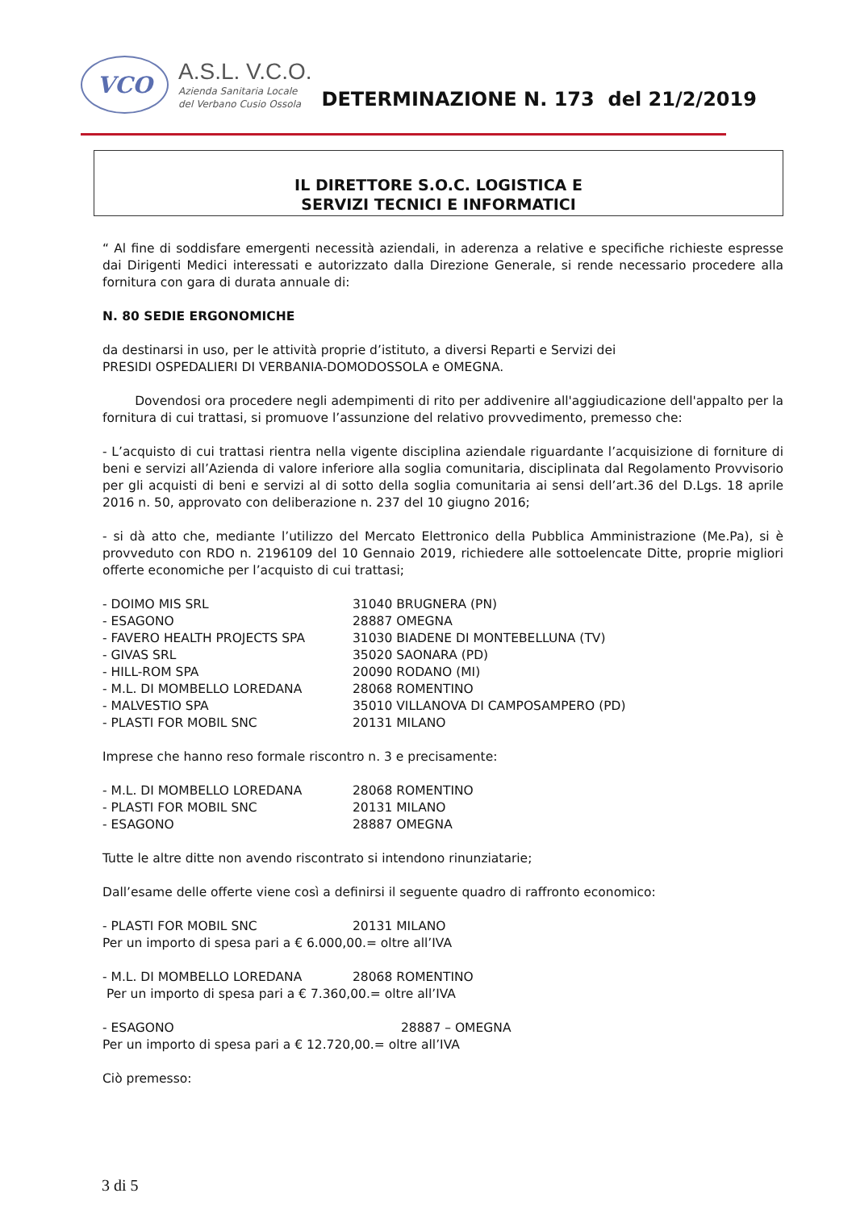VCO
A.S.L. V.C.O.
Azienda Sanitaria Locale
del Verbano Cusio Ossola
DETERMINAZIONE N. 173 del 21/2/2019
IL DIRETTORE S.O.C. LOGISTICA E
SERVIZI TECNICI E INFORMATICI
“ Al fine di soddisfare emergenti necessità aziendali, in aderenza a relative e specifiche richieste espresse dai Dirigenti Medici interessati e autorizzato dalla Direzione Generale, si rende necessario procedere alla fornitura con gara di durata annuale di:
N. 80 SEDIE ERGONOMICHE
da destinarsi in uso, per le attività proprie d’istituto, a diversi Reparti e Servizi dei
PRESIDI OSPEDALIERI DI VERBANIA-DOMODOSSOLA e OMEGNA.
Dovendosi ora procedere negli adempimenti di rito per addivenire all'aggiudicazione dell'appalto per la fornitura di cui trattasi, si promuove l’assunzione del relativo provvedimento, premesso che:
- L’acquisto di cui trattasi rientra nella vigente disciplina aziendale riguardante l’acquisizione di forniture di beni e servizi all’Azienda di valore inferiore alla soglia comunitaria, disciplinata dal Regolamento Provvisorio per gli acquisti di beni e servizi al di sotto della soglia comunitaria ai sensi dell’art.36 del D.Lgs. 18 aprile 2016 n. 50, approvato con deliberazione n. 237 del 10 giugno 2016;
- si dà atto che, mediante l’utilizzo del Mercato Elettronico della Pubblica Amministrazione (Me.Pa), si è provveduto con RDO n. 2196109 del 10 Gennaio 2019, richiedere alle sottoelencate Ditte, proprie migliori offerte economiche per l’acquisto di cui trattasi;
- DOIMO MIS SRL 31040 BRUGNERA (PN)
- ESAGONO 28887 OMEGNA
- FAVERO HEALTH PROJECTS SPA 31030 BIADENE DI MONTEBELLUNA (TV)
- GIVAS SRL 35020 SAONARA (PD)
- HILL-ROM SPA 20090 RODANO (MI)
- M.L. DI MOMBELLO LOREDANA 28068 ROMENTINO
- MALVESTIO SPA 35010 VILLANOVA DI CAMPOSAMPERO (PD)
- PLASTI FOR MOBIL SNC 20131 MILANO
Imprese che hanno reso formale riscontro n. 3 e precisamente:
- M.L. DI MOMBELLO LOREDANA 28068 ROMENTINO
- PLASTI FOR MOBIL SNC 20131 MILANO
- ESAGONO 28887 OMEGNA
Tutte le altre ditte non avendo riscontrato si intendono rinunziatarie;
Dall’esame delle offerte viene così a definirsi il seguente quadro di raffronto economico:
- PLASTI FOR MOBIL SNC 20131 MILANO
Per un importo di spesa pari a € 6.000,00.= oltre all’IVA
- M.L. DI MOMBELLO LOREDANA 28068 ROMENTINO
Per un importo di spesa pari a € 7.360,00.= oltre all’IVA
- ESAGONO 28887 – OMEGNA
Per un importo di spesa pari a € 12.720,00.= oltre all’IVA
Ciò premesso:
3 di 5